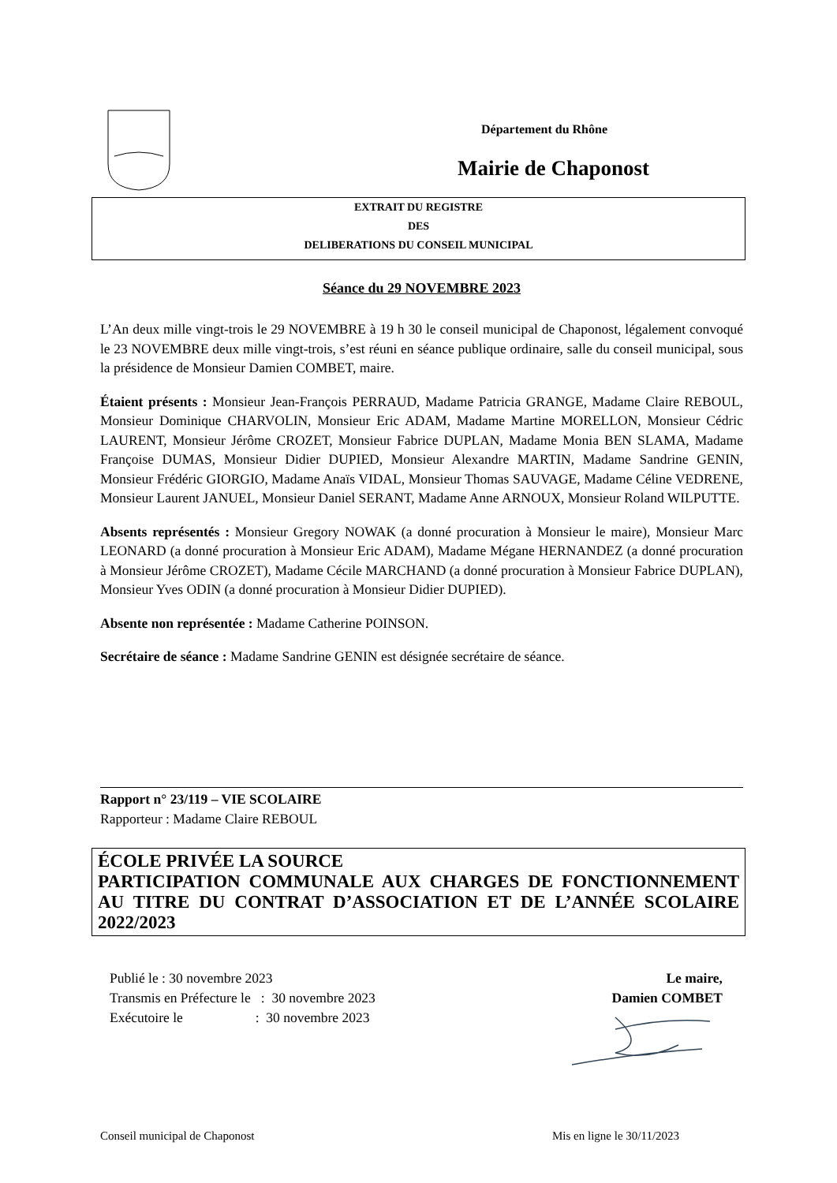Département du Rhône
Mairie de Chaponost
EXTRAIT DU REGISTRE
DES
DELIBERATIONS DU CONSEIL MUNICIPAL
Séance du 29 NOVEMBRE 2023
L’An deux mille vingt-trois le 29 NOVEMBRE à 19 h 30 le conseil municipal de Chaponost, légalement convoqué le 23 NOVEMBRE deux mille vingt-trois, s’est réuni en séance publique ordinaire, salle du conseil municipal, sous la présidence de Monsieur Damien COMBET, maire.
Étaient présents : Monsieur Jean-François PERRAUD, Madame Patricia GRANGE, Madame Claire REBOUL, Monsieur Dominique CHARVOLIN, Monsieur Eric ADAM, Madame Martine MORELLON, Monsieur Cédric LAURENT, Monsieur Jérôme CROZET, Monsieur Fabrice DUPLAN, Madame Monia BEN SLAMA, Madame Françoise DUMAS, Monsieur Didier DUPIED, Monsieur Alexandre MARTIN, Madame Sandrine GENIN, Monsieur Frédéric GIORGIO, Madame Anaïs VIDAL, Monsieur Thomas SAUVAGE, Madame Céline VEDRENE, Monsieur Laurent JANUEL, Monsieur Daniel SERANT, Madame Anne ARNOUX, Monsieur Roland WILPUTTE.
Absents représentés : Monsieur Gregory NOWAK (a donné procuration à Monsieur le maire), Monsieur Marc LEONARD (a donné procuration à Monsieur Eric ADAM), Madame Mégane HERNANDEZ (a donné procuration à Monsieur Jérôme CROZET), Madame Cécile MARCHAND (a donné procuration à Monsieur Fabrice DUPLAN), Monsieur Yves ODIN (a donné procuration à Monsieur Didier DUPIED).
Absente non représentée : Madame Catherine POINSON.
Secrétaire de séance : Madame Sandrine GENIN est désignée secrétaire de séance.
Rapport n° 23/119 – VIE SCOLAIRE
Rapporteur : Madame Claire REBOUL
ÉCOLE PRIVÉE LA SOURCE
PARTICIPATION COMMUNALE AUX CHARGES DE FONCTIONNEMENT AU TITRE DU CONTRAT D’ASSOCIATION ET DE L’ANNÉE SCOLAIRE 2022/2023
Publié le : 30 novembre 2023
Transmis en Préfecture le : 30 novembre 2023
Exécutoire le : 30 novembre 2023
Le maire,
Damien COMBET
Conseil municipal de Chaponost Mis en ligne le 30/11/2023